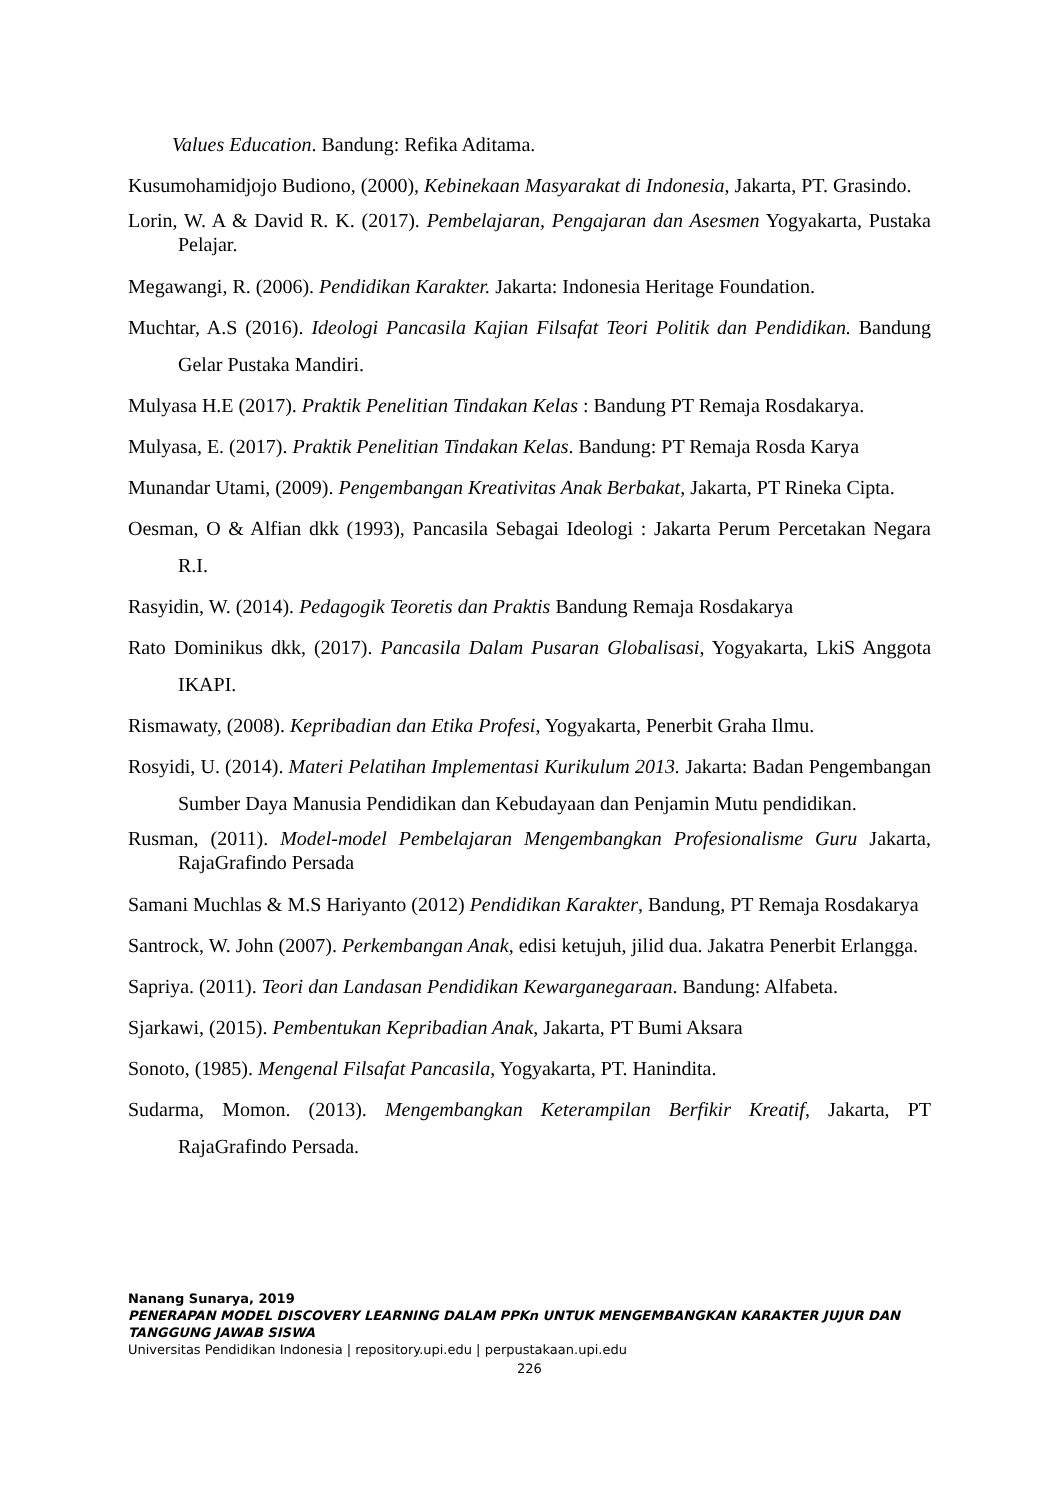Values Education. Bandung: Refika Aditama.
Kusumohamidjojo Budiono, (2000), Kebinekaan Masyarakat di Indonesia, Jakarta, PT. Grasindo.
Lorin, W. A & David R. K. (2017). Pembelajaran, Pengajaran dan Asesmen Yogyakarta, Pustaka Pelajar.
Megawangi, R. (2006). Pendidikan Karakter. Jakarta: Indonesia Heritage Foundation.
Muchtar, A.S (2016). Ideologi Pancasila Kajian Filsafat Teori Politik dan Pendidikan. Bandung Gelar Pustaka Mandiri.
Mulyasa H.E (2017). Praktik Penelitian Tindakan Kelas : Bandung PT Remaja Rosdakarya.
Mulyasa, E. (2017). Praktik Penelitian Tindakan Kelas. Bandung: PT Remaja Rosda Karya
Munandar Utami, (2009). Pengembangan Kreativitas Anak Berbakat, Jakarta, PT Rineka Cipta.
Oesman, O & Alfian dkk (1993), Pancasila Sebagai Ideologi : Jakarta Perum Percetakan Negara R.I.
Rasyidin, W. (2014). Pedagogik Teoretis dan Praktis Bandung Remaja Rosdakarya
Rato Dominikus dkk, (2017). Pancasila Dalam Pusaran Globalisasi, Yogyakarta, LkiS Anggota IKAPI.
Rismawaty, (2008). Kepribadian dan Etika Profesi, Yogyakarta, Penerbit Graha Ilmu.
Rosyidi, U. (2014). Materi Pelatihan Implementasi Kurikulum 2013. Jakarta: Badan Pengembangan Sumber Daya Manusia Pendidikan dan Kebudayaan dan Penjamin Mutu pendidikan.
Rusman, (2011). Model-model Pembelajaran Mengembangkan Profesionalisme Guru Jakarta, RajaGrafindo Persada
Samani Muchlas & M.S Hariyanto (2012) Pendidikan Karakter, Bandung, PT Remaja Rosdakarya
Santrock, W. John (2007). Perkembangan Anak, edisi ketujuh, jilid dua. Jakatra Penerbit Erlangga.
Sapriya. (2011). Teori dan Landasan Pendidikan Kewarganegaraan. Bandung: Alfabeta.
Sjarkawi, (2015). Pembentukan Kepribadian Anak, Jakarta, PT Bumi Aksara
Sonoto, (1985). Mengenal Filsafat Pancasila, Yogyakarta, PT. Hanindita.
Sudarma, Momon. (2013). Mengembangkan Keterampilan Berfikir Kreatif, Jakarta, PT RajaGrafindo Persada.
Nanang Sunarya, 2019
PENERAPAN MODEL DISCOVERY LEARNING DALAM PPKn UNTUK MENGEMBANGKAN KARAKTER JUJUR DAN TANGGUNG JAWAB SISWA
Universitas Pendidikan Indonesia | repository.upi.edu | perpustakaan.upi.edu
226